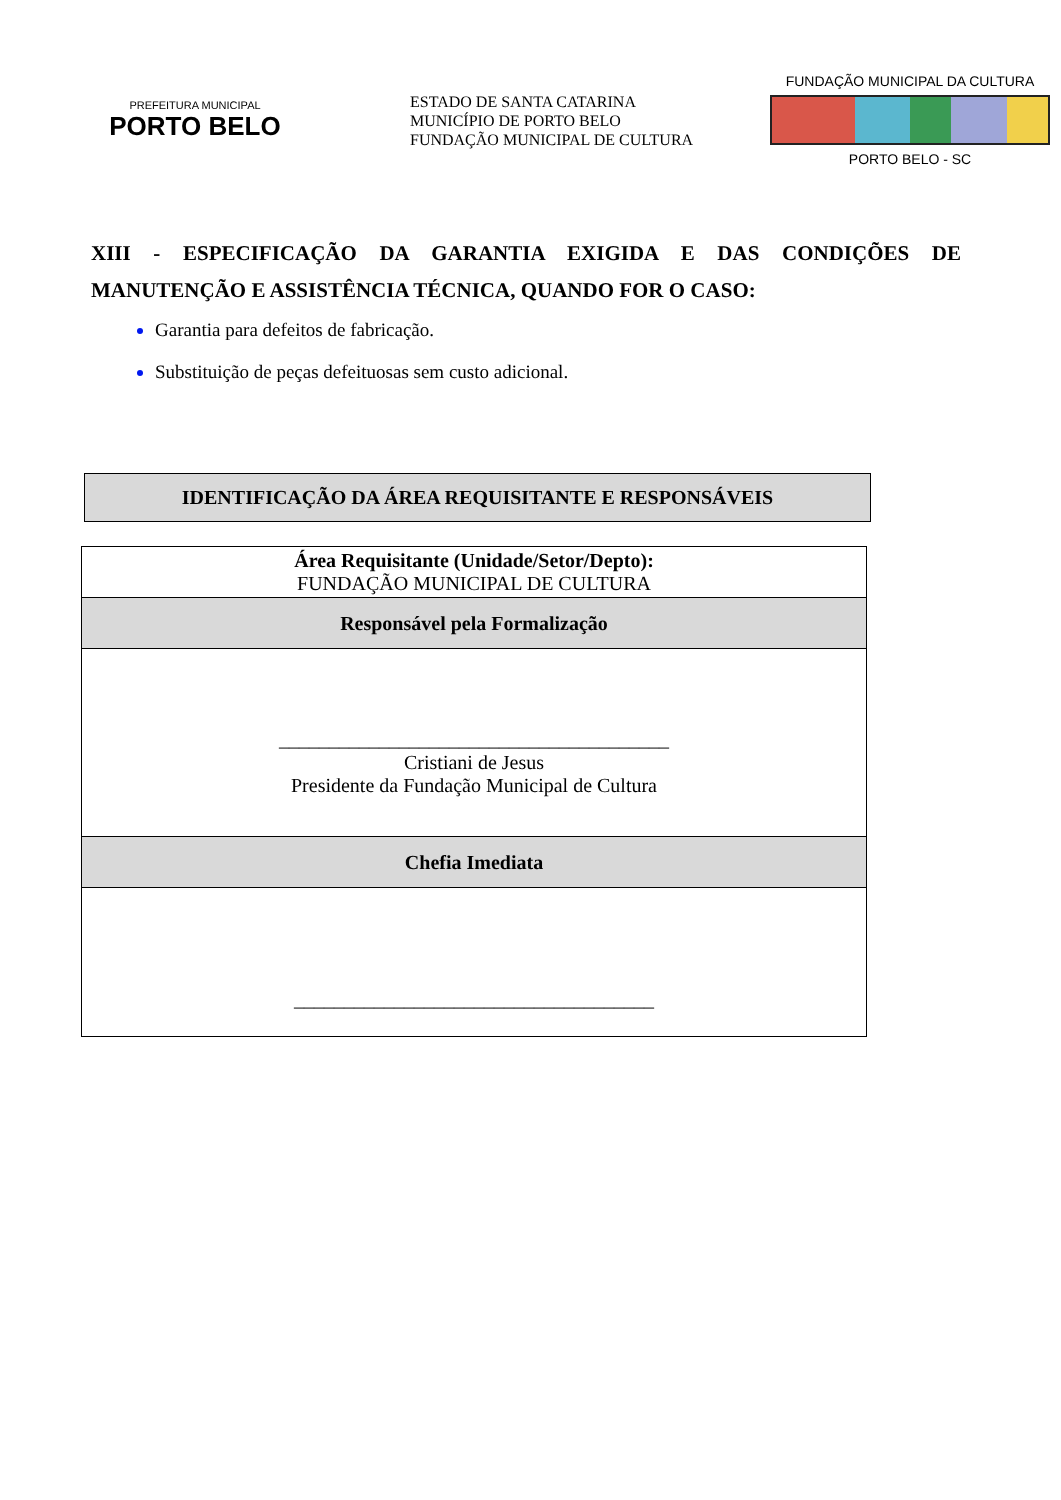PREFEITURA MUNICIPAL
PORTO BELO
ESTADO DE SANTA CATARINA
MUNICÍPIO DE PORTO BELO
FUNDAÇÃO MUNICIPAL DE CULTURA
FUNDAÇÃO MUNICIPAL DA CULTURA
PORTO BELO - SC
XIII - ESPECIFICAÇÃO DA GARANTIA EXIGIDA E DAS CONDIÇÕES DE MANUTENÇÃO E ASSISTÊNCIA TÉCNICA, QUANDO FOR O CASO:
Garantia para defeitos de fabricação.
Substituição de peças defeituosas sem custo adicional.
IDENTIFICAÇÃO DA ÁREA REQUISITANTE E RESPONSÁVEIS
| Área Requisitante (Unidade/Setor/Depto): FUNDAÇÃO MUNICIPAL DE CULTURA |
| Responsável pela Formalização |
| _______________________________________ Cristiani de Jesus Presidente da Fundação Municipal de Cultura |
| Chefia Imediata |
| ____________________________________ |